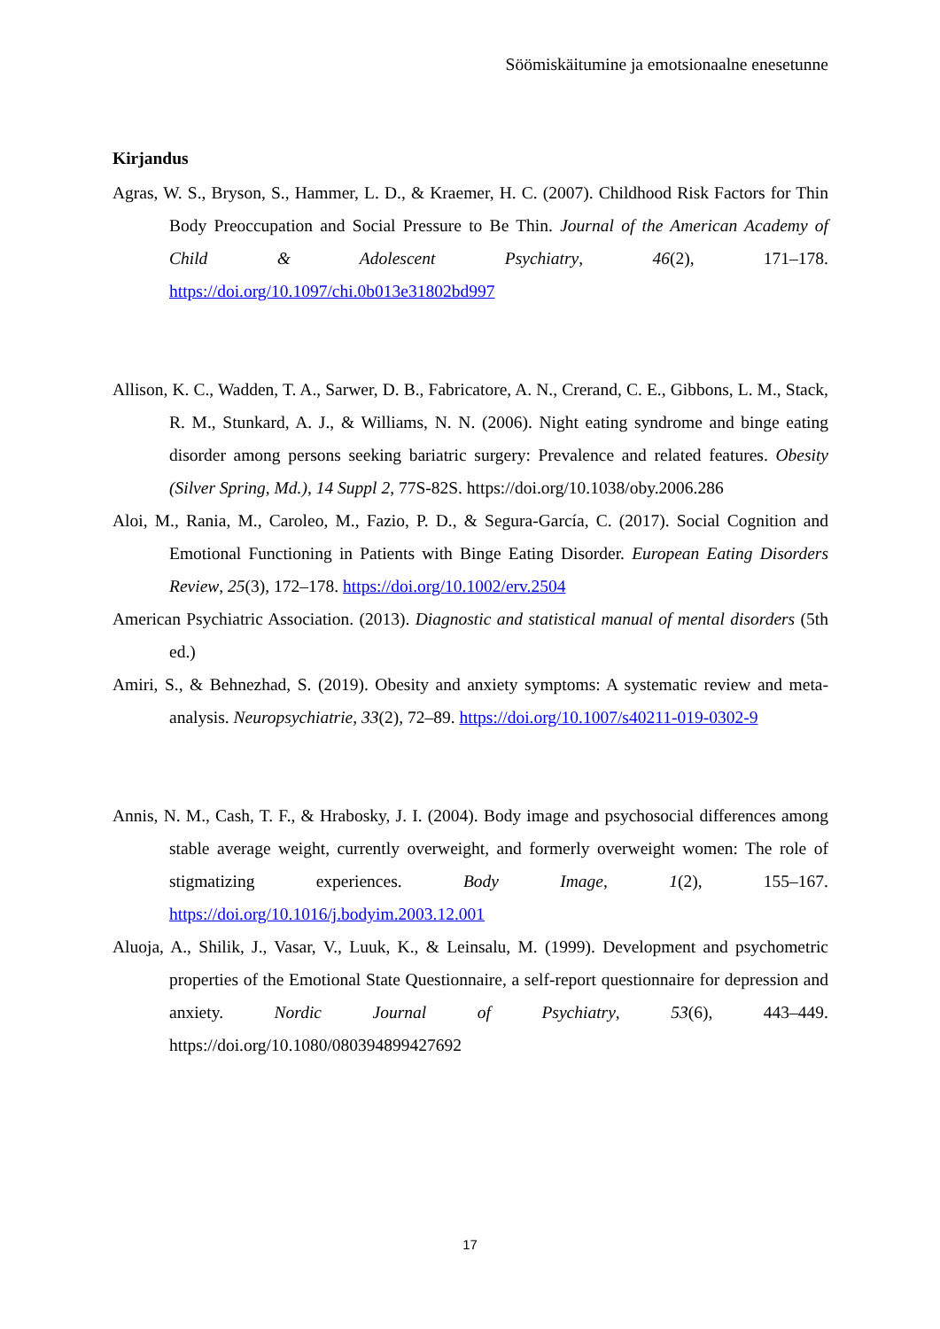Söömiskäitumine ja emotsionaalne enesetunne
Kirjandus
Agras, W. S., Bryson, S., Hammer, L. D., & Kraemer, H. C. (2007). Childhood Risk Factors for Thin Body Preoccupation and Social Pressure to Be Thin. Journal of the American Academy of Child & Adolescent Psychiatry, 46(2), 171–178. https://doi.org/10.1097/chi.0b013e31802bd997
Allison, K. C., Wadden, T. A., Sarwer, D. B., Fabricatore, A. N., Crerand, C. E., Gibbons, L. M., Stack, R. M., Stunkard, A. J., & Williams, N. N. (2006). Night eating syndrome and binge eating disorder among persons seeking bariatric surgery: Prevalence and related features. Obesity (Silver Spring, Md.), 14 Suppl 2, 77S-82S. https://doi.org/10.1038/oby.2006.286
Aloi, M., Rania, M., Caroleo, M., Fazio, P. D., & Segura-García, C. (2017). Social Cognition and Emotional Functioning in Patients with Binge Eating Disorder. European Eating Disorders Review, 25(3), 172–178. https://doi.org/10.1002/erv.2504
American Psychiatric Association. (2013). Diagnostic and statistical manual of mental disorders (5th ed.)
Amiri, S., & Behnezhad, S. (2019). Obesity and anxiety symptoms: A systematic review and meta-analysis. Neuropsychiatrie, 33(2), 72–89. https://doi.org/10.1007/s40211-019-0302-9
Annis, N. M., Cash, T. F., & Hrabosky, J. I. (2004). Body image and psychosocial differences among stable average weight, currently overweight, and formerly overweight women: The role of stigmatizing experiences. Body Image, 1(2), 155–167. https://doi.org/10.1016/j.bodyim.2003.12.001
Aluoja, A., Shilik, J., Vasar, V., Luuk, K., & Leinsalu, M. (1999). Development and psychometric properties of the Emotional State Questionnaire, a self-report questionnaire for depression and anxiety. Nordic Journal of Psychiatry, 53(6), 443–449. https://doi.org/10.1080/080394899427692
17